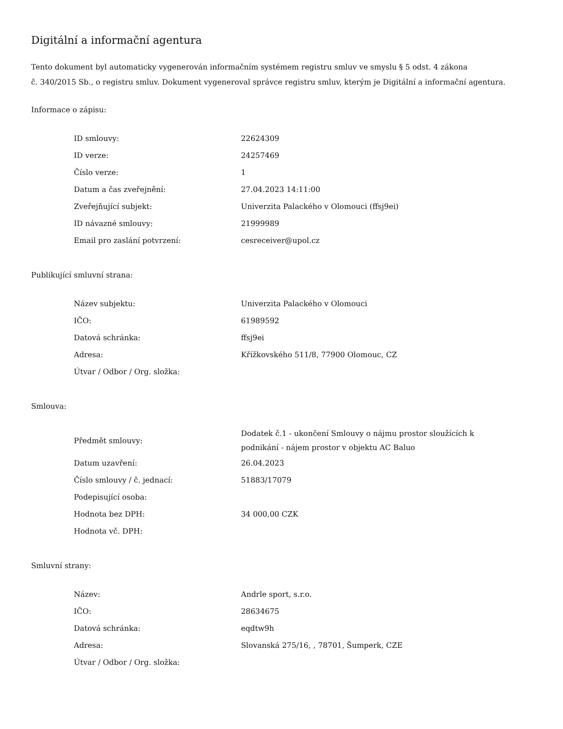Digitální a informační agentura
Tento dokument byl automaticky vygenerován informačním systémem registru smluv ve smyslu § 5 odst. 4 zákona
č. 340/2015 Sb., o registru smluv. Dokument vygeneroval správce registru smluv, kterým je Digitální a informační agentura.
Informace o zápisu:
| ID smlouvy: | 22624309 |
| ID verze: | 24257469 |
| Číslo verze: | 1 |
| Datum a čas zveřejnění: | 27.04.2023 14:11:00 |
| Zveřejňující subjekt: | Univerzita Palackého v Olomouci (ffsj9ei) |
| ID návazné smlouvy: | 21999989 |
| Email pro zaslání potvrzení: | cesreceiver@upol.cz |
Publikující smluvní strana:
| Název subjektu: | Univerzita Palackého v Olomouci |
| IČO: | 61989592 |
| Datová schránka: | ffsj9ei |
| Adresa: | Křížkovského 511/8, 77900 Olomouc, CZ |
| Útvar / Odbor / Org. složka: | |
Smlouva:
| Předmět smlouvy: | Dodatek č.1 - ukončení Smlouvy o nájmu prostor sloužících k podnikání - nájem prostor v objektu AC Baluo |
| Datum uzavření: | 26.04.2023 |
| Číslo smlouvy / č. jednací: | 51883/17079 |
| Podepisující osoba: | |
| Hodnota bez DPH: | 34 000,00 CZK |
| Hodnota vč. DPH: | |
Smluvní strany:
| Název: | Andrle sport, s.r.o. |
| IČO: | 28634675 |
| Datová schránka: | eqdtw9h |
| Adresa: | Slovanská 275/16, , 78701, Šumperk, CZE |
| Útvar / Odbor / Org. složka: | |